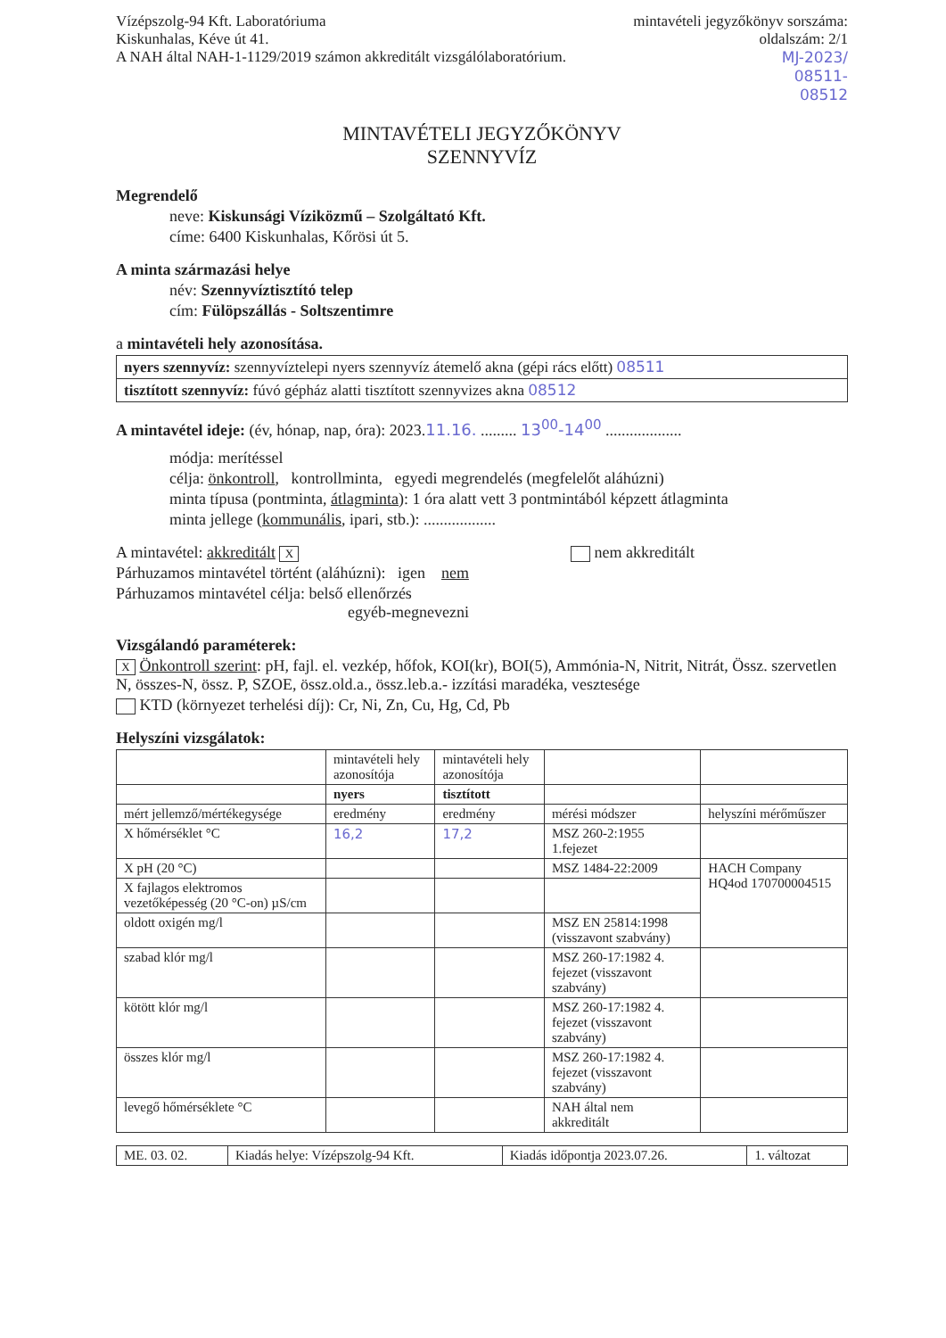Vízépszolg-94 Kft. Laboratóriuma
Kiskunhalas, Kéve út 41.
A NAH által NAH-1-1129/2019 számon akkreditált vizsgálólaboratórium.
mintavételi jegyzőkönyv sorszáma:
oldalszám: 2/1
MJ-2023/
08511-
08512
MINTAVÉTELI JEGYZŐKÖNYV
SZENNYVÍZ
Megrendelő
neve: Kiskunsági Víziközmű – Szolgáltató Kft.
címe: 6400 Kiskunhalas, Kőrösi út 5.
A minta származási helye
név: Szennyvíztisztító telep
cím: Fülöpszállás - Soltszentimre
a mintavételi hely azonosítása.
| nyers szennyvíz: szennyvíztelepi nyers szennyvíz átemelő akna (gépi rács előtt) 08511 |
| tisztított szennyvíz: fúvó gépház alatti tisztított szennyvizes akna 08512 |
A mintavétel ideje: (év, hónap, nap, óra): 2023.11.16. ......... 13<sup>00</sup>-14<sup>00</sup> ...................
módja: merítéssel
célja: önkontroll, kontrollminta, egyedi megrendelés (megfelelőt aláhúzni)
minta típusa (pontminta, átlagminta): 1 óra alatt vett 3 pontmintából képzett átlagminta
minta jellege (kommunális, ipari, stb.): ..................
A mintavétel: akkreditált X nem akkreditált
Párhuzamos mintavétel történt (aláhúzni): igen nem
Párhuzamos mintavétel célja: belső ellenőrzés
egyéb-megnevezni
Vizsgálandó paraméterek:
X Önkontroll szerint: pH, fajl. el. vezkép, hőfok, KOI(kr), BOI(5), Ammónia-N, Nitrit, Nitrát, Össz. szervetlen N, összes-N, össz. P, SZOE, össz.old.a., össz.leb.a.- izzítási maradéka, vesztesége
KTD (környezet terhelési díj): Cr, Ni, Zn, Cu, Hg, Cd, Pb
Helyszíni vizsgálatok:
| | mintavételi hely azonosítója | mintavételi hely azonosítója | | |
| | nyers | tisztított | | |
| mért jellemző/mértékegysége | eredmény | eredmény | mérési módszer | helyszíni mérőműszer |
| X hőmérséklet °C | 16,2 | 17,2 | MSZ 260-2:1955 1.fejezet | |
| X pH (20 °C) | | | MSZ 1484-22:2009 | HACH Company HQ4od 170700004515 |
| X fajlagos elektromos vezetőképesség (20 °C-on) µS/cm | | | | |
| oldott oxigén mg/l | | | MSZ EN 25814:1998 (visszavont szabvány) | |
| szabad klór mg/l | | | MSZ 260-17:1982 4. fejezet (visszavont szabvány) | |
| kötött klór mg/l | | | MSZ 260-17:1982 4. fejezet (visszavont szabvány) | |
| összes klór mg/l | | | MSZ 260-17:1982 4. fejezet (visszavont szabvány) | |
| levegő hőmérséklete °C | | | NAH által nem akkreditált | |
| ME. 03. 02. | Kiadás helye: Vízépszolg-94 Kft. | Kiadás időpontja 2023.07.26. | 1. változat |